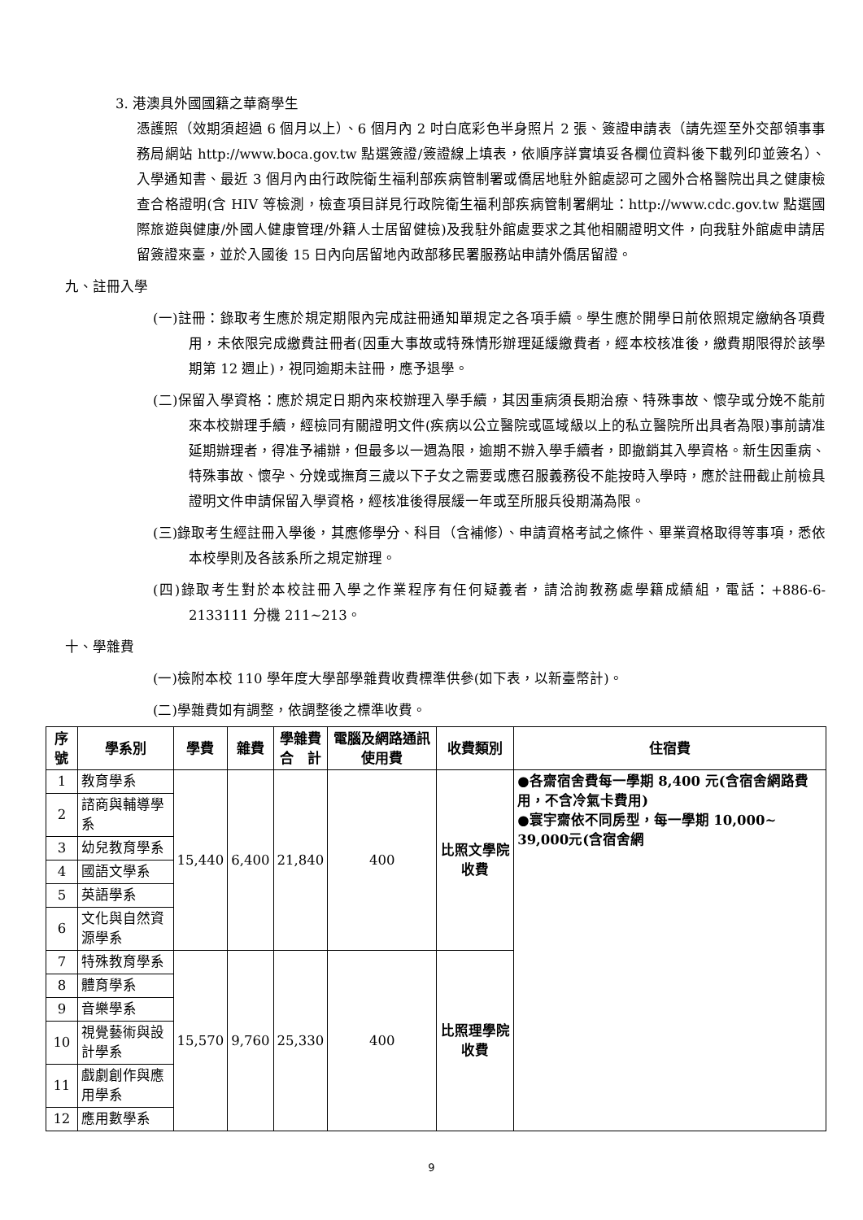3. 港澳具外國國籍之華裔學生
憑護照（效期須超過 6 個月以上）、6 個月內 2 吋白底彩色半身照片 2 張、簽證申請表（請先逕至外交部領事事務局網站 http://www.boca.gov.tw 點選簽證/簽證線上填表，依順序詳實填妥各欄位資料後下載列印並簽名）、入學通知書、最近 3 個月內由行政院衛生福利部疾病管制署或僑居地駐外館處認可之國外合格醫院出具之健康檢查合格證明(含 HIV 等檢測，檢查項目詳見行政院衛生福利部疾病管制署網址：http://www.cdc.gov.tw 點選國際旅遊與健康/外國人健康管理/外籍人士居留健檢)及我駐外館處要求之其他相關證明文件，向我駐外館處申請居留簽證來臺，並於入國後 15 日內向居留地內政部移民署服務站申請外僑居留證。
九、註冊入學
(一)註冊：錄取考生應於規定期限內完成註冊通知單規定之各項手續。學生應於開學日前依照規定繳納各項費用，未依限完成繳費註冊者(因重大事故或特殊情形辦理延緩繳費者，經本校核准後，繳費期限得於該學期第 12 週止)，視同逾期未註冊，應予退學。
(二)保留入學資格：應於規定日期內來校辦理入學手續，其因重病須長期治療、特殊事故、懷孕或分娩不能前來本校辦理手續，經檢同有關證明文件(疾病以公立醫院或區域級以上的私立醫院所出具者為限)事前請准延期辦理者，得准予補辦，但最多以一週為限，逾期不辦入學手續者，即撤銷其入學資格。新生因重病、特殊事故、懷孕、分娩或撫育三歲以下子女之需要或應召服義務役不能按時入學時，應於註冊截止前檢具證明文件申請保留入學資格，經核准後得展緩一年或至所服兵役期滿為限。
(三)錄取考生經註冊入學後，其應修學分、科目（含補修）、申請資格考試之條件、畢業資格取得等事項，悉依本校學則及各該系所之規定辦理。
(四)錄取考生對於本校註冊入學之作業程序有任何疑義者，請洽詢教務處學籍成績組，電話：+886-6-2133111 分機 211~213。
十、學雜費
(一)檢附本校 110 學年度大學部學雜費收費標準供參(如下表，以新臺幣計)。
(二)學雜費如有調整，依調整後之標準收費。
| 序號 | 學系別 | 學費 | 雜費 | 學雜費 合 計 | 電腦及網路通訊使用費 | 收費類別 | 住宿費 |
| --- | --- | --- | --- | --- | --- | --- | --- |
| 1 | 教育學系 | 15,440 | 6,400 | 21,840 | 400 | 比照文學院收費 | ●各齋宿舍費每一學期 8,400 元(含宿舍網路費用，不含冷氣卡費用) ●寰宇齋依不同房型，每一學期 10,000~ 39,000元(含宿舍網 |
| 2 | 諮商與輔導學系 | | | | | | |
| 3 | 幼兒教育學系 | | | | | | |
| 4 | 國語文學系 | | | | | | |
| 5 | 英語學系 | | | | | | |
| 6 | 文化與自然資源學系 | | | | | | |
| 7 | 特殊教育學系 | 15,570 | 9,760 | 25,330 | 400 | 比照理學院收費 | |
| 8 | 體育學系 | | | | | | |
| 9 | 音樂學系 | | | | | | |
| 10 | 視覺藝術與設計學系 | | | | | | |
| 11 | 戲劇創作與應用學系 | | | | | | |
| 12 | 應用數學系 | | | | | | |
9